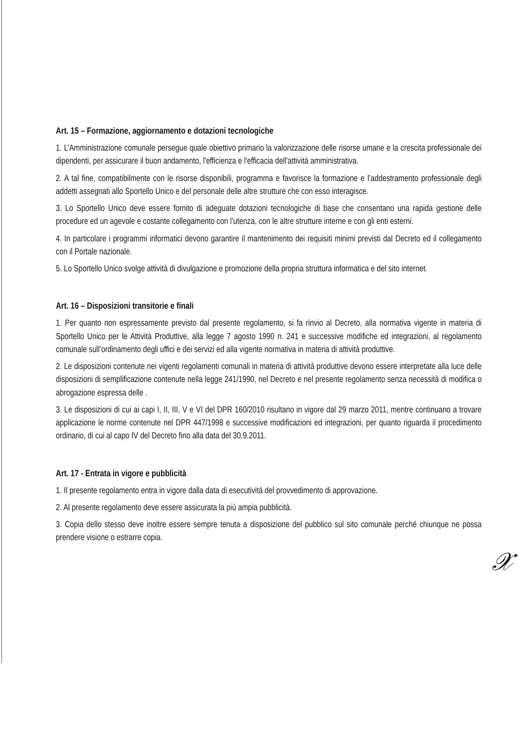Art. 15 – Formazione, aggiornamento e dotazioni tecnologiche
1. L’Amministrazione comunale persegue quale obiettivo primario la valorizzazione delle risorse umane e la crescita professionale dei dipendenti, per assicurare il buon andamento, l'efficienza e l'efficacia dell'attività amministrativa.
2. A tal fine, compatibilmente con le risorse disponibili, programma e favorisce la formazione e l’addestramento professionale degli addetti assegnati allo Sportello Unico e del personale delle altre strutture che con esso interagisce.
3. Lo Sportello Unico deve essere fornito di adeguate dotazioni tecnologiche di base che consentano una rapida gestione delle procedure ed un agevole e costante collegamento con l’utenza, con le altre strutture interne e con gli enti esterni.
4. In particolare i programmi informatici devono garantire il mantenimento dei requisiti minimi previsti dal Decreto ed il collegamento con il Portale nazionale.
5. Lo Sportello Unico svolge attività di divulgazione e promozione della propria struttura informatica e del sito internet.
Art. 16 – Disposizioni transitorie e finali
1. Per quanto non espressamente previsto dal presente regolamento, si fa rinvio al Decreto, alla normativa vigente in materia di Sportello Unico per le Attività Produttive, alla legge 7 agosto 1990 n. 241 e successive modifiche ed integrazioni, al regolamento comunale sull’ordinamento degli uffici e dei servizi ed alla vigente normativa in materia di attività produttive.
2. Le disposizioni contenute nei vigenti regolamenti comunali in materia di attività produttive devono essere interpretate alla luce delle disposizioni di semplificazione contenute nella legge 241/1990, nel Decreto e nel presente regolamento senza necessità di modifica o abrogazione espressa delle .
3. Le disposizioni di cui ai capi I, II, III, V e VI del DPR 160/2010 risultano in vigore dal 29 marzo 2011, mentre continuano a trovare applicazione le norme contenute nel DPR 447/1998 e successive modificazioni ed integrazioni, per quanto riguarda il procedimento ordinario, di cui al capo IV del Decreto fino alla data del 30.9.2011.
Art. 17 - Entrata in vigore e pubblicità
1. Il presente regolamento entra in vigore dalla data di esecutività del provvedimento di approvazione.
2. Al presente regolamento deve essere assicurata la più ampia pubblicità.
3. Copia dello stesso deve inoltre essere sempre tenuta a disposizione del pubblico sul sito comunale perché chiunque ne possa prendere visione o estrarre copia.
𝒳